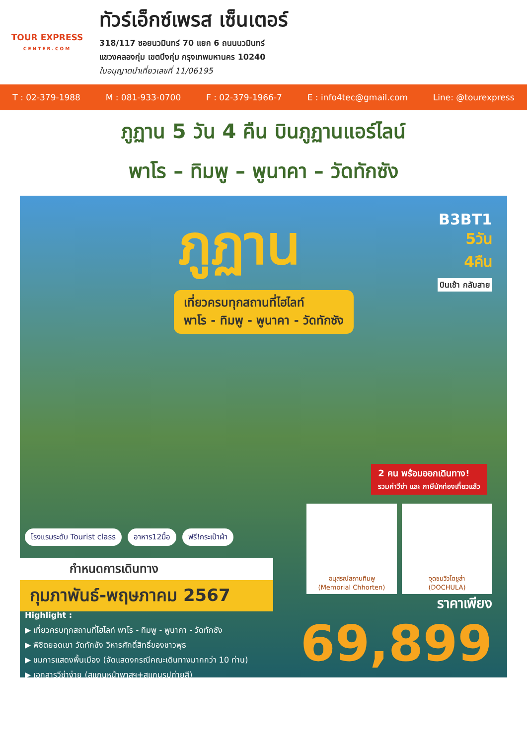TOUR EXPRESS
CENTER.COM
ทัวร์เอ็กซ์เพรส เซ็นเตอร์
318/117 ซอยนวมินทร์ 70 แยก 6 ถนนนวมินทร์
แขวงคลองกุ่ม เขตบึงกุ่ม กรุงเทพมหานคร 10240
ใบอนุญาตนำเที่ยวเลขที่ 11/06195
T : 02-379-1988 M : 081-933-0700 F : 02-379-1966-7 E : info4tec@gmail.com Line: @tourexpress
ภูฏาน 5 วัน 4 คืน บินภูฏานแอร์ไลน์
พาโร – ทิมพู – พูนาคา – วัดทักซัง
ภูฏาน
B3BT1
5วัน
4คืน
บินเช้า กลับสาย
เที่ยวครบทุกสถานที่ไฮไลท์
พาโร - ทิมพู - พูนาคา - วัดทักซัง
2 คน พร้อมออกเดินทาง!
รวมค่าวีซ่า และ ภาษีนักท่องเที่ยวแล้ว
อนุสรณ์สถานทิมพู
(Memorial Chhorten)
จุดชมวิวโดชูล่า
(DOCHULA)
โรงแรมระดับ Tourist class อาหาร12มื้อ ฟรี!กระเป๋าผ้า
กำหนดการเดินทาง
กุมภาพันธ์-พฤษภาคม 2567
Highlight :
▶ เที่ยวครบทุกสถานที่ไฮไลท์ พาโร - ทิมพู - พูนาคา - วัดทักซัง
▶ พิชิตยอดเขา วัดทักซัง วิหารศักดิ์สิทธิ์ของชาวพุธ
▶ ชมการแสดงพื้นเมือง (จัดแสดงกรณีคณะเดินทางมากกว่า 10 ท่าน)
▶ เอกสารวีซ่าง่าย (สแกนหน้าพาสฯ+สแกนรูปถ่ายสี)
ราคาเพียง
69,899